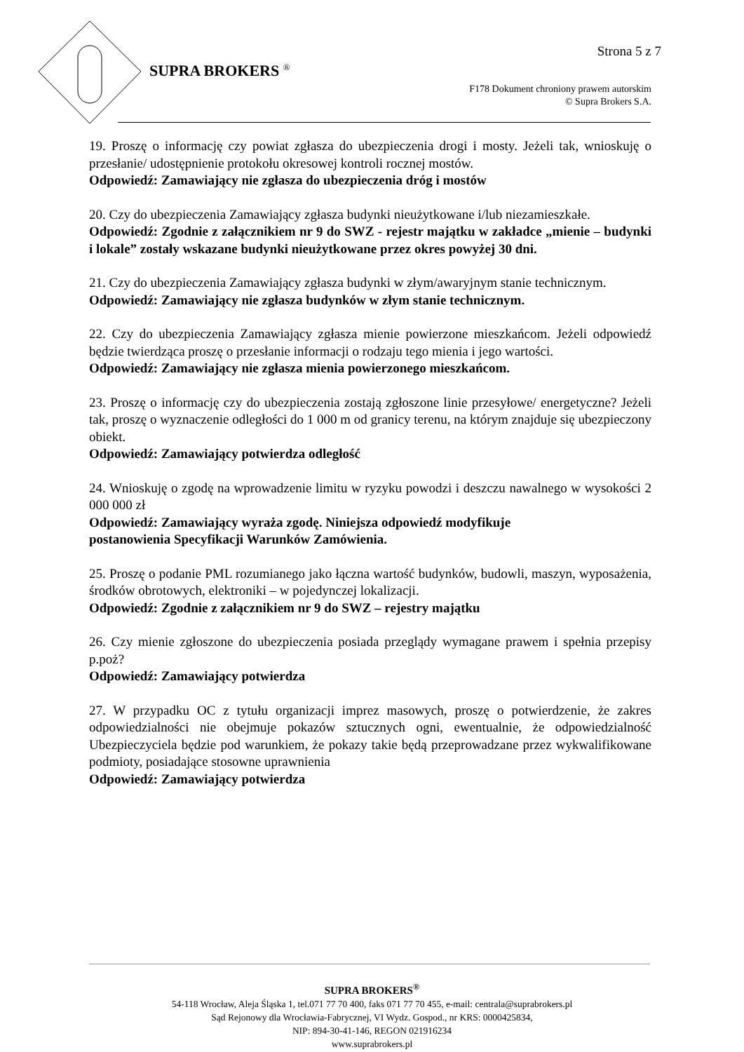Strona 5 z 7
SUPRA BROKERS <sup>®</sup>
F178 Dokument chroniony prawem autorskim
© Supra Brokers S.A.
19. Proszę o informację czy powiat zgłasza do ubezpieczenia drogi i mosty. Jeżeli tak, wnioskuję o przesłanie/ udostępnienie protokołu okresowej kontroli rocznej mostów.
Odpowiedź: Zamawiający nie zgłasza do ubezpieczenia dróg i mostów
20. Czy do ubezpieczenia Zamawiający zgłasza budynki nieużytkowane i/lub niezamieszkałe.
Odpowiedź: Zgodnie z załącznikiem nr 9 do SWZ - rejestr majątku w zakładce „mienie – budynki i lokale” zostały wskazane budynki nieużytkowane przez okres powyżej 30 dni.
21. Czy do ubezpieczenia Zamawiający zgłasza budynki w złym/awaryjnym stanie technicznym.
Odpowiedź: Zamawiający nie zgłasza budynków w złym stanie technicznym.
22. Czy do ubezpieczenia Zamawiający zgłasza mienie powierzone mieszkańcom. Jeżeli odpowiedź będzie twierdząca proszę o przesłanie informacji o rodzaju tego mienia i jego wartości.
Odpowiedź: Zamawiający nie zgłasza mienia powierzonego mieszkańcom.
23. Proszę o informację czy do ubezpieczenia zostają zgłoszone linie przesyłowe/ energetyczne? Jeżeli tak, proszę o wyznaczenie odległości do 1 000 m od granicy terenu, na którym znajduje się ubezpieczony obiekt.
Odpowiedź: Zamawiający potwierdza odległość
24. Wnioskuję o zgodę na wprowadzenie limitu w ryzyku powodzi i deszczu nawalnego w wysokości 2 000 000 zł
Odpowiedź: Zamawiający wyraża zgodę. Niniejsza odpowiedź modyfikuje
postanowienia Specyfikacji Warunków Zamówienia.
25. Proszę o podanie PML rozumianego jako łączna wartość budynków, budowli, maszyn, wyposażenia, środków obrotowych, elektroniki – w pojedynczej lokalizacji.
Odpowiedź: Zgodnie z załącznikiem nr 9 do SWZ – rejestry majątku
26. Czy mienie zgłoszone do ubezpieczenia posiada przeglądy wymagane prawem i spełnia przepisy p.poż?
Odpowiedź: Zamawiający potwierdza
27. W przypadku OC z tytułu organizacji imprez masowych, proszę o potwierdzenie, że zakres odpowiedzialności nie obejmuje pokazów sztucznych ogni, ewentualnie, że odpowiedzialność Ubezpieczyciela będzie pod warunkiem, że pokazy takie będą przeprowadzane przez wykwalifikowane podmioty, posiadające stosowne uprawnienia
Odpowiedź: Zamawiający potwierdza
SUPRA BROKERS<sup>®</sup>
54-118 Wrocław, Aleja Śląska 1, tel.071 77 70 400, faks 071 77 70 455, e-mail: centrala@suprabrokers.pl
Sąd Rejonowy dla Wrocławia-Fabrycznej, VI Wydz. Gospod., nr KRS: 0000425834,
NIP: 894-30-41-146, REGON 021916234
www.suprabrokers.pl